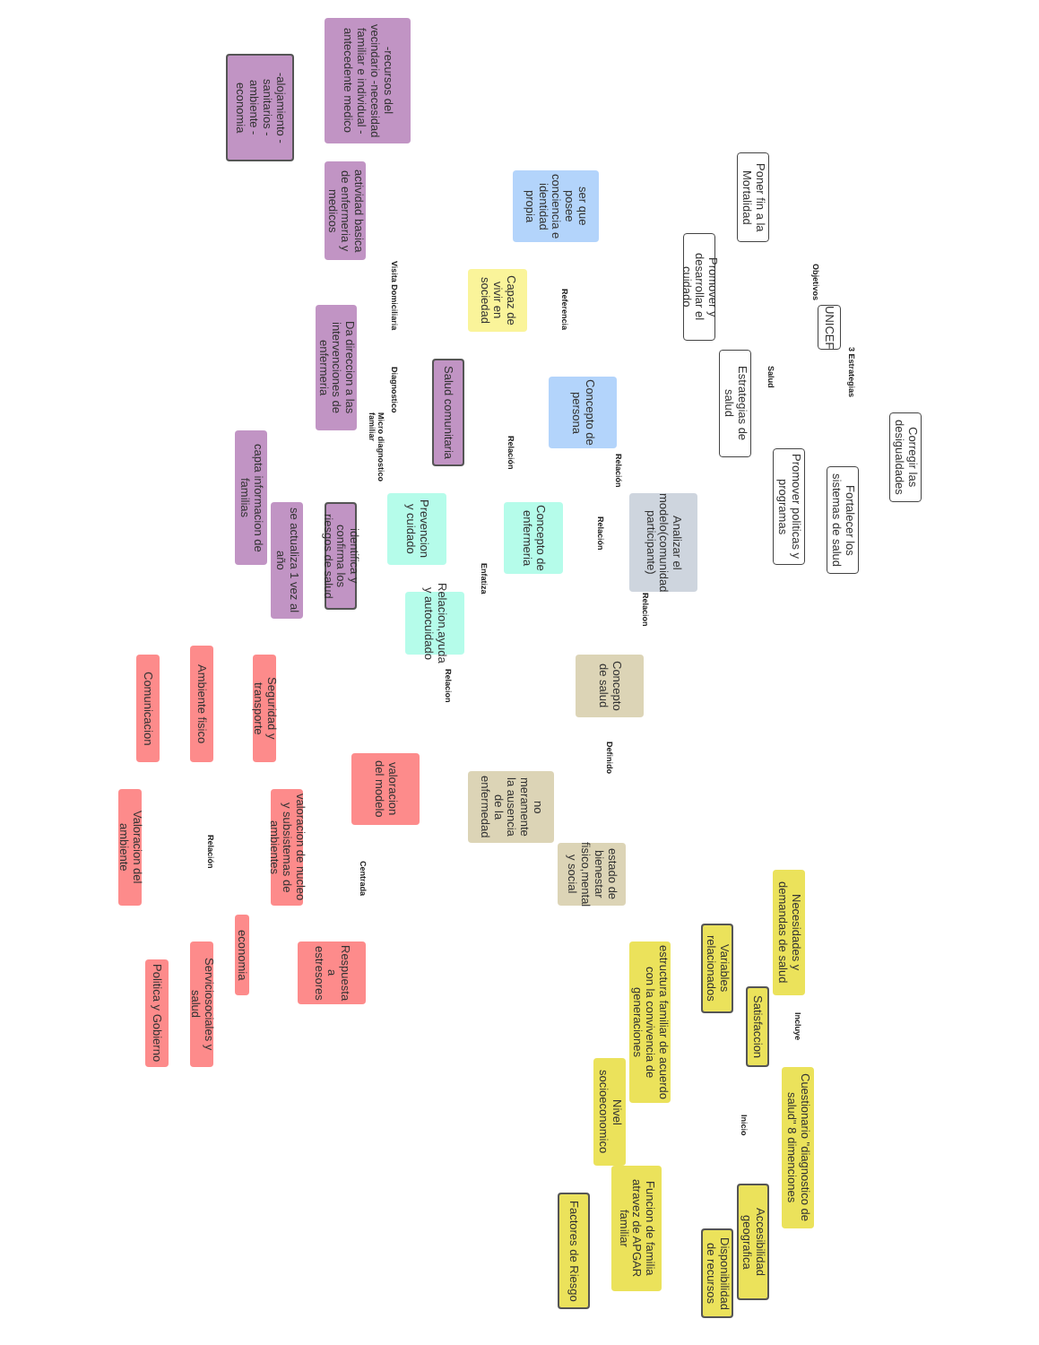Poner fin a la Mortalidad
Objetivos
Promover y desarrollar el cuidado
UNICEF
Salud
Estrategias de salud
3 Estrategias
Corregir las desigualdades
Fortalecer los sistemas de salud
Promover politicas y programas
ser que posee conciencia e identidad propia
Referencia
Capaz de vivir en sociedad
Concepto de persona
Relación
Analizar el modelo(comunidad participante)
Relación
Relación
Concepto de enfermeria
Prevencion y cuidado
Enfatiza
Relacion,ayuda y autocuidado
Relacion
Concepto de salud
Definido
no meramente la ausencia de la enfermedad
estado de bienestar fisico,mental y social
Relacion
Necesidades y demandas de salud
Variables relacionados
Satisfaccion
estructura familiar de acuerdo con la convivencia de generaciones
Incluye
Cuestionario "diagnostico de salud" 8 dimenciones
Inicio
Nivel socioeconomico
Funcion de familia atravez de APGAR familiar
Accesibilidad geografica
Disponibilidad de recursos
Factores de Riesgo
-recursos del vecindario -necesidad familiar e individual -antecedente medico
-alojamiento -sanitarios -ambiente -economia
actividad basica de enfermeria y medicos
Visita Domiciliaria
Da direccion a las intervenciones de enfermeria
Salud comunitaria
Diagnostico
Micro diagnostico familiar
capta informacion de familias
se actualiza 1 vez al año
identifica y confirma los riesgos de salud
Comunicacion
Ambiente fisico
Seguridad y transporte
valoracion del modelo
Valoracion del ambiente
Relación
valoracion de nucleo y subsistemas de ambientes
Centrada
economia
Serviciosociales y salud
Politica y Gobierno
Respuesta a estresores